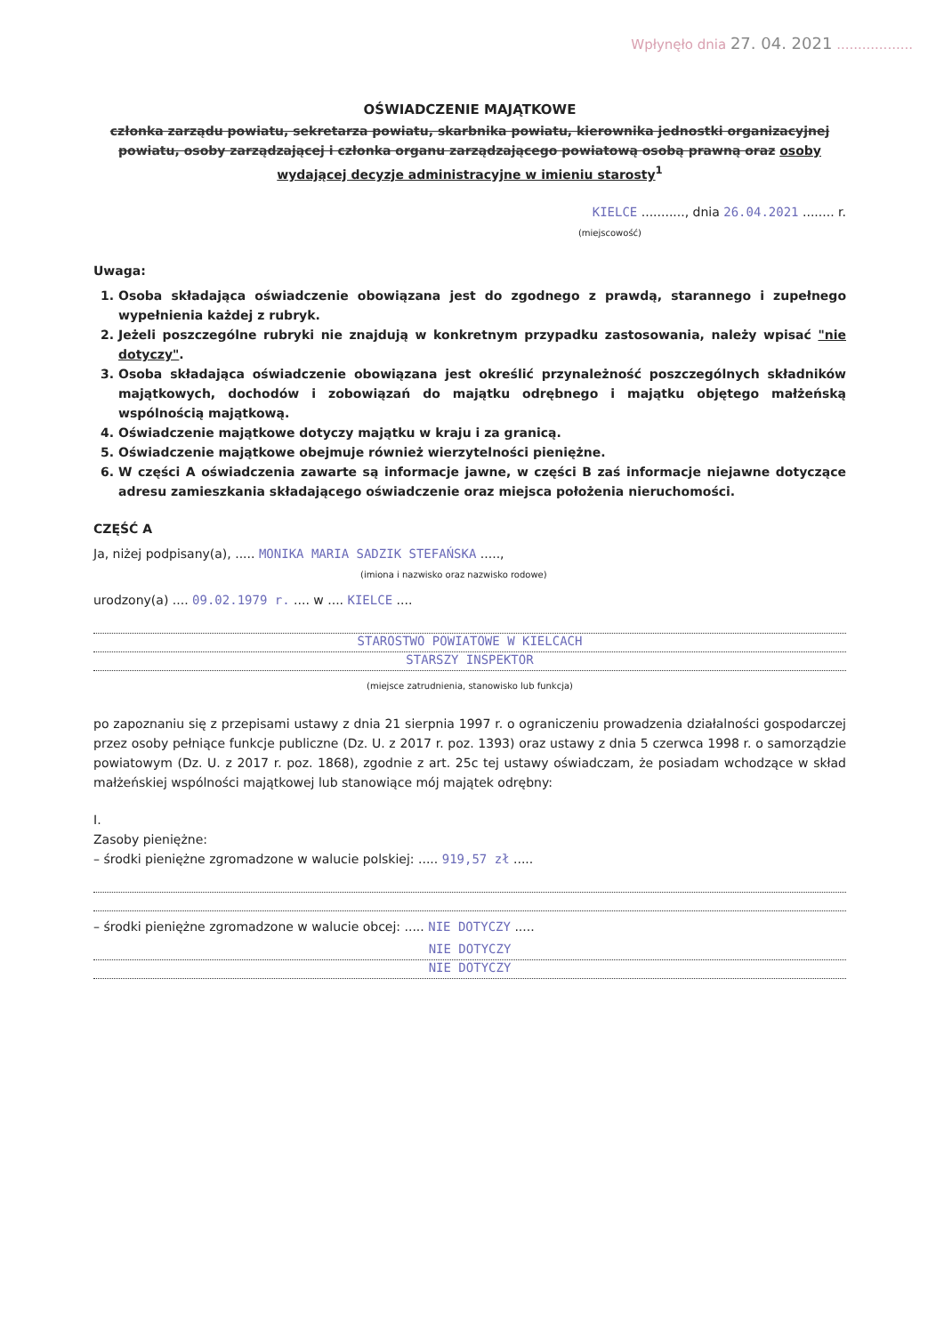Wpłynęło dnia 27. 04. 2021 ..................
OŚWIADCZENIE MAJĄTKOWE
członka zarządu powiatu, sekretarza powiatu, skarbnika powiatu, kierownika jednostki organizacyjnej powiatu, osoby zarządzającej i członka organu zarządzającego powiatową osobą prawną oraz osoby wydającej decyzje administracyjne w imieniu starosty<sup>1</sup>
KIELCE ..........., dnia 26.04.2021 ........ r.
(miejscowość)
Uwaga:
1. Osoba składająca oświadczenie obowiązana jest do zgodnego z prawdą, starannego i zupełnego wypełnienia każdej z rubryk.
2. Jeżeli poszczególne rubryki nie znajdują w konkretnym przypadku zastosowania, należy wpisać "nie dotyczy".
3. Osoba składająca oświadczenie obowiązana jest określić przynależność poszczególnych składników majątkowych, dochodów i zobowiązań do majątku odrębnego i majątku objętego małżeńską wspólnością majątkową.
4. Oświadczenie majątkowe dotyczy majątku w kraju i za granicą.
5. Oświadczenie majątkowe obejmuje również wierzytelności pieniężne.
6. W części A oświadczenia zawarte są informacje jawne, w części B zaś informacje niejawne dotyczące adresu zamieszkania składającego oświadczenie oraz miejsca położenia nieruchomości.
CZĘŚĆ A
Ja, niżej podpisany(a), ..... MONIKA MARIA SADZIK STEFAŃSKA .....,
(imiona i nazwisko oraz nazwisko rodowe)
urodzony(a) .... 09.02.1979 r. .... w .... KIELCE ....
STAROSTWO POWIATOWE W KIELCACH
STARSZY INSPEKTOR
(miejsce zatrudnienia, stanowisko lub funkcja)
po zapoznaniu się z przepisami ustawy z dnia 21 sierpnia 1997 r. o ograniczeniu prowadzenia działalności gospodarczej przez osoby pełniące funkcje publiczne (Dz. U. z 2017 r. poz. 1393) oraz ustawy z dnia 5 czerwca 1998 r. o samorządzie powiatowym (Dz. U. z 2017 r. poz. 1868), zgodnie z art. 25c tej ustawy oświadczam, że posiadam wchodzące w skład małżeńskiej wspólności majątkowej lub stanowiące mój majątek odrębny:
I.
Zasoby pieniężne:
– środki pieniężne zgromadzone w walucie polskiej: ..... 919,57 zł .....
– środki pieniężne zgromadzone w walucie obcej: ..... NIE DOTYCZY .....
NIE DOTYCZY
NIE DOTYCZY